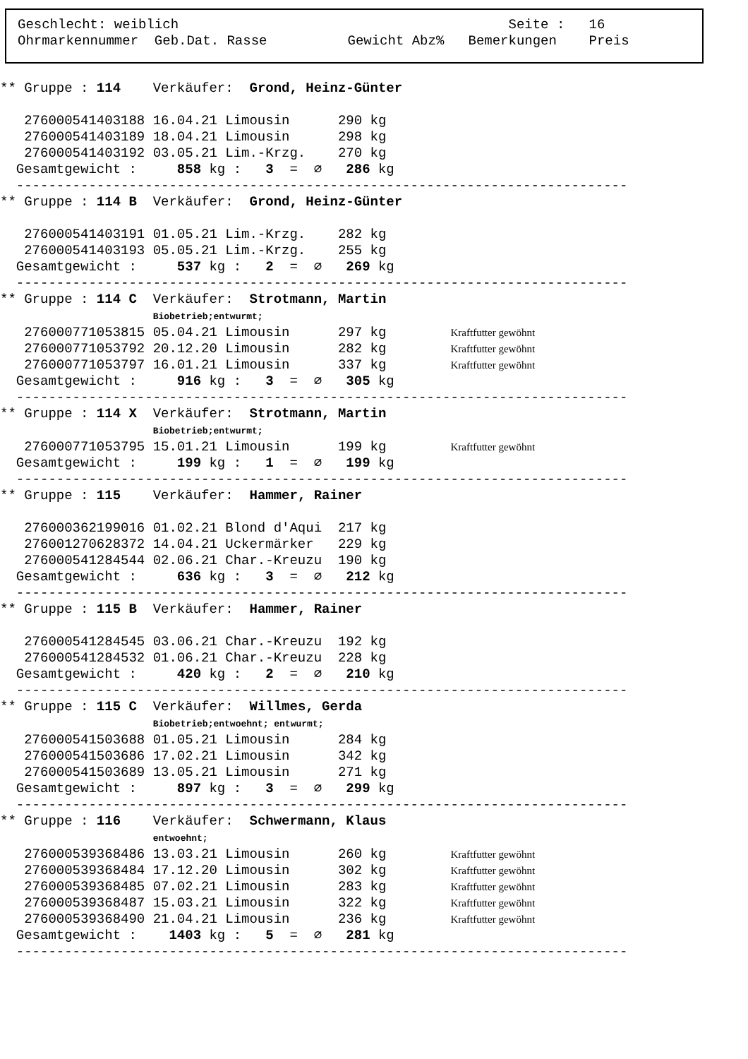Geschlecht: weiblich                                         Seite :   16
Ohrmarkennummer  Geb.Dat. Rasse          Gewicht Abz%   Bemerkungen    Preis
** Gruppe : 114    Verkäufer:  Grond, Heinz-Günter

   276000541403188 16.04.21 Limousin      290 kg
   276000541403189 18.04.21 Limousin      298 kg
   276000541403192 03.05.21 Lim.-Krzg.    270 kg
  Gesamtgewicht :     858 kg :   3  =  ∅   286 kg
  ----------------------------------------------------------------------------
** Gruppe : 114 B  Verkäufer:  Grond, Heinz-Günter

   276000541403191 01.05.21 Lim.-Krzg.    282 kg
   276000541403193 05.05.21 Lim.-Krzg.    255 kg
  Gesamtgewicht :     537 kg :   2  =  ∅   269 kg
  ----------------------------------------------------------------------------
** Gruppe : 114 C  Verkäufer:  Strotmann, Martin
                   Biobetrieb;entwurmt;
   276000771053815 05.04.21 Limousin      297 kg        Kraftfutter gewöhnt
   276000771053792 20.12.20 Limousin      282 kg        Kraftfutter gewöhnt
   276000771053797 16.01.21 Limousin      337 kg        Kraftfutter gewöhnt
  Gesamtgewicht :     916 kg :   3  =  ∅   305 kg
  ----------------------------------------------------------------------------
** Gruppe : 114 X  Verkäufer:  Strotmann, Martin
                   Biobetrieb;entwurmt;
   276000771053795 15.01.21 Limousin      199 kg        Kraftfutter gewöhnt
  Gesamtgewicht :     199 kg :   1  =  ∅   199 kg
  ----------------------------------------------------------------------------
** Gruppe : 115    Verkäufer:  Hammer, Rainer

   276000362199016 01.02.21 Blond d'Aqui  217 kg
   276001270628372 14.04.21 Uckermärker   229 kg
   276000541284544 02.06.21 Char.-Kreuzu  190 kg
  Gesamtgewicht :     636 kg :   3  =  ∅   212 kg
  ----------------------------------------------------------------------------
** Gruppe : 115 B  Verkäufer:  Hammer, Rainer

   276000541284545 03.06.21 Char.-Kreuzu  192 kg
   276000541284532 01.06.21 Char.-Kreuzu  228 kg
  Gesamtgewicht :     420 kg :   2  =  ∅   210 kg
  ----------------------------------------------------------------------------
** Gruppe : 115 C  Verkäufer:  Willmes, Gerda
                   Biobetrieb;entwoehnt; entwurmt;
   276000541503688 01.05.21 Limousin      284 kg
   276000541503686 17.02.21 Limousin      342 kg
   276000541503689 13.05.21 Limousin      271 kg
  Gesamtgewicht :     897 kg :   3  =  ∅   299 kg
  ----------------------------------------------------------------------------
** Gruppe : 116    Verkäufer:  Schwermann, Klaus
                   entwoehnt;
   276000539368486 13.03.21 Limousin      260 kg        Kraftfutter gewöhnt
   276000539368484 17.12.20 Limousin      302 kg        Kraftfutter gewöhnt
   276000539368485 07.02.21 Limousin      283 kg        Kraftfutter gewöhnt
   276000539368487 15.03.21 Limousin      322 kg        Kraftfutter gewöhnt
   276000539368490 21.04.21 Limousin      236 kg        Kraftfutter gewöhnt
  Gesamtgewicht :    1403 kg :   5  =  ∅   281 kg
  ----------------------------------------------------------------------------